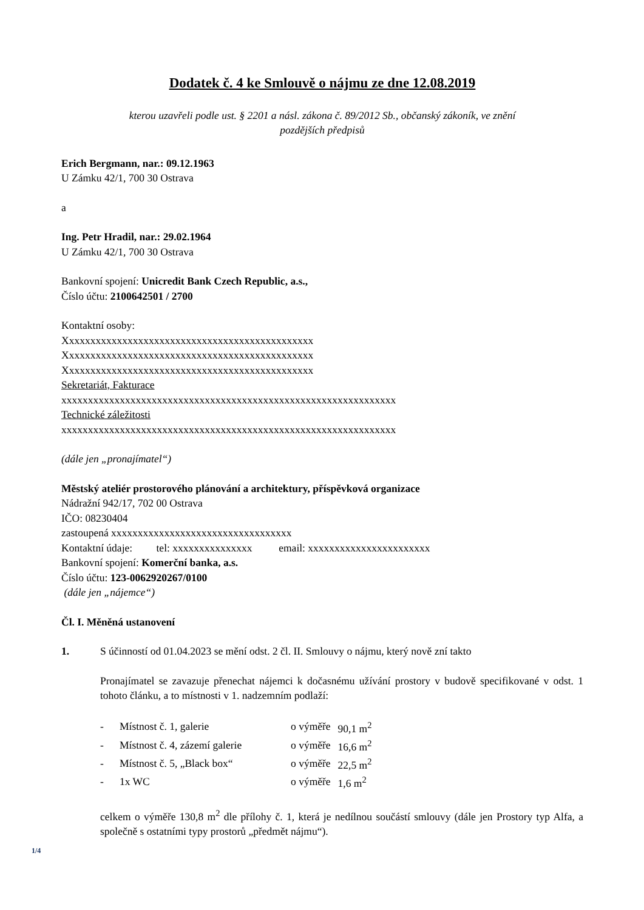Dodatek č. 4 ke Smlouvě o nájmu ze dne 12.08.2019
kterou uzavřeli podle ust. § 2201 a násl. zákona č. 89/2012 Sb., občanský zákoník, ve znění
pozdějších předpisů
Erich Bergmann, nar.: 09.12.1963
U Zámku 42/1, 700 30 Ostrava
a
Ing. Petr Hradil, nar.: 29.02.1964
U Zámku 42/1, 700 30 Ostrava
Bankovní spojení: Unicredit Bank Czech Republic, a.s.,
Číslo účtu: 2100642501 / 2700
Kontaktní osoby:
Xxxxxxxxxxxxxxxxxxxxxxxxxxxxxxxxxxxxxxxxxxxxxxx
Xxxxxxxxxxxxxxxxxxxxxxxxxxxxxxxxxxxxxxxxxxxxxxx
Xxxxxxxxxxxxxxxxxxxxxxxxxxxxxxxxxxxxxxxxxxxxxxx
Sekretariát, Fakturace
xxxxxxxxxxxxxxxxxxxxxxxxxxxxxxxxxxxxxxxxxxxxxxxxxxxxxxxxxxxxxxx
Technické záležitosti
xxxxxxxxxxxxxxxxxxxxxxxxxxxxxxxxxxxxxxxxxxxxxxxxxxxxxxxxxxxxxxx
(dále jen „pronajímatel“)
Městský ateliér prostorového plánování a architektury, příspěvková organizace
Nádražní 942/17, 702 00 Ostrava
IČO: 08230404
zastoupená xxxxxxxxxxxxxxxxxxxxxxxxxxxxxxxxxx
Kontaktní údaje: tel: xxxxxxxxxxxxxxx email: xxxxxxxxxxxxxxxxxxxxxxx
Bankovní spojení: Komerční banka, a.s.
Číslo účtu: 123-0062920267/0100
(dále jen „nájemce“)
Čl. I. Měněná ustanovení
1. S účinností od 01.04.2023 se mění odst. 2 čl. II. Smlouvy o nájmu, který nově zní takto
Pronajímatel se zavazuje přenechat nájemci k dočasnému užívání prostory v budově specifikované v odst. 1 tohoto článku, a to místnosti v 1. nadzemním podlaží:
| - | Místnost č. 1, galerie | o výměře | 90,1 m<sup>2</sup> |
| - | Místnost č. 4, zázemí galerie | o výměře | 16,6 m<sup>2</sup> |
| - | Místnost č. 5, „Black box“ | o výměře | 22,5 m<sup>2</sup> |
| - | 1x WC | o výměře | 1,6 m<sup>2</sup> |
celkem o výměře 130,8 m<sup>2</sup> dle přílohy č. 1, která je nedílnou součástí smlouvy (dále jen Prostory typ Alfa, a společně s ostatními typy prostorů „předmět nájmu“).
1/4